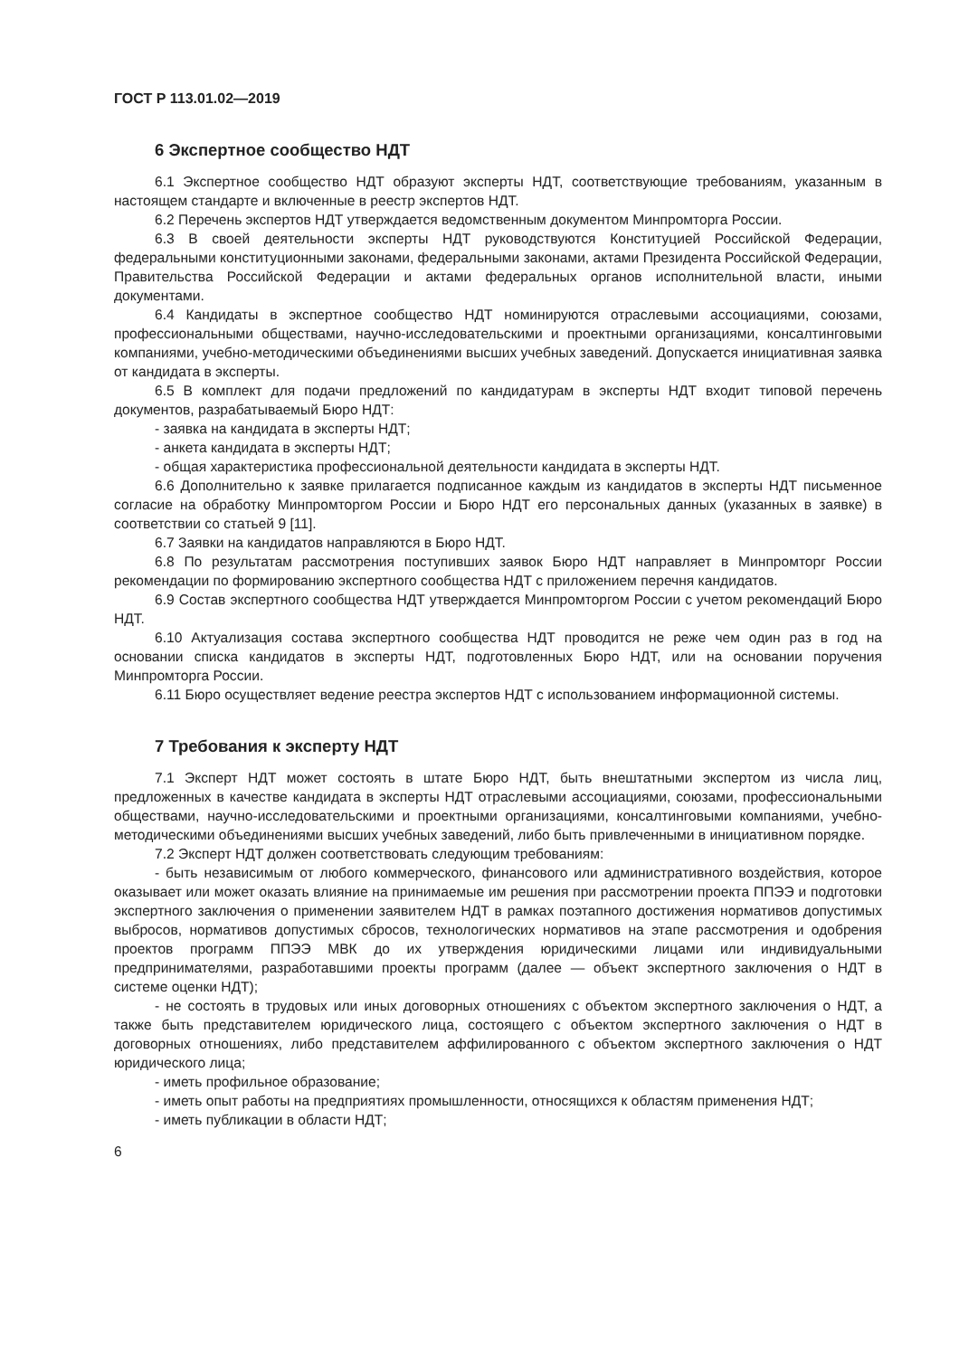ГОСТ Р 113.01.02—2019
6 Экспертное сообщество НДТ
6.1 Экспертное сообщество НДТ образуют эксперты НДТ, соответствующие требованиям, указанным в настоящем стандарте и включенные в реестр экспертов НДТ.
6.2 Перечень экспертов НДТ утверждается ведомственным документом Минпромторга России.
6.3 В своей деятельности эксперты НДТ руководствуются Конституцией Российской Федерации, федеральными конституционными законами, федеральными законами, актами Президента Российской Федерации, Правительства Российской Федерации и актами федеральных органов исполнительной власти, иными документами.
6.4 Кандидаты в экспертное сообщество НДТ номинируются отраслевыми ассоциациями, союзами, профессиональными обществами, научно-исследовательскими и проектными организациями, консалтинговыми компаниями, учебно-методическими объединениями высших учебных заведений. Допускается инициативная заявка от кандидата в эксперты.
6.5 В комплект для подачи предложений по кандидатурам в эксперты НДТ входит типовой перечень документов, разрабатываемый Бюро НДТ:
- заявка на кандидата в эксперты НДТ;
- анкета кандидата в эксперты НДТ;
- общая характеристика профессиональной деятельности кандидата в эксперты НДТ.
6.6 Дополнительно к заявке прилагается подписанное каждым из кандидатов в эксперты НДТ письменное согласие на обработку Минпромторгом России и Бюро НДТ его персональных данных (указанных в заявке) в соответствии со статьей 9 [11].
6.7 Заявки на кандидатов направляются в Бюро НДТ.
6.8 По результатам рассмотрения поступивших заявок Бюро НДТ направляет в Минпромторг России рекомендации по формированию экспертного сообщества НДТ с приложением перечня кандидатов.
6.9 Состав экспертного сообщества НДТ утверждается Минпромторгом России с учетом рекомендаций Бюро НДТ.
6.10 Актуализация состава экспертного сообщества НДТ проводится не реже чем один раз в год на основании списка кандидатов в эксперты НДТ, подготовленных Бюро НДТ, или на основании поручения Минпромторга России.
6.11 Бюро осуществляет ведение реестра экспертов НДТ с использованием информационной системы.
7 Требования к эксперту НДТ
7.1 Эксперт НДТ может состоять в штате Бюро НДТ, быть внештатными экспертом из числа лиц, предложенных в качестве кандидата в эксперты НДТ отраслевыми ассоциациями, союзами, профессиональными обществами, научно-исследовательскими и проектными организациями, консалтинговыми компаниями, учебно-методическими объединениями высших учебных заведений, либо быть привлеченными в инициативном порядке.
7.2 Эксперт НДТ должен соответствовать следующим требованиям:
- быть независимым от любого коммерческого, финансового или административного воздействия, которое оказывает или может оказать влияние на принимаемые им решения при рассмотрении проекта ППЭЭ и подготовки экспертного заключения о применении заявителем НДТ в рамках поэтапного достижения нормативов допустимых выбросов, нормативов допустимых сбросов, технологических нормативов на этапе рассмотрения и одобрения проектов программ ППЭЭ МВК до их утверждения юридическими лицами или индивидуальными предпринимателями, разработавшими проекты программ (далее — объект экспертного заключения о НДТ в системе оценки НДТ);
- не состоять в трудовых или иных договорных отношениях с объектом экспертного заключения о НДТ, а также быть представителем юридического лица, состоящего с объектом экспертного заключения о НДТ в договорных отношениях, либо представителем аффилированного с объектом экспертного заключения о НДТ юридического лица;
- иметь профильное образование;
- иметь опыт работы на предприятиях промышленности, относящихся к областям применения НДТ;
- иметь публикации в области НДТ;
6